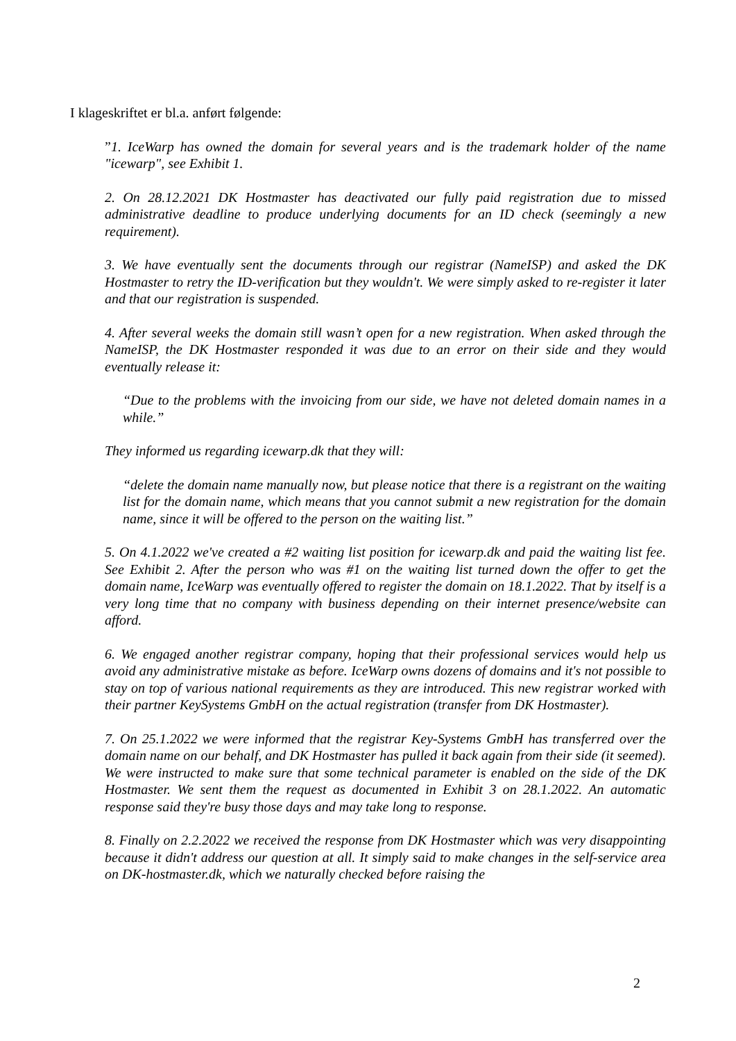I klageskriftet er bl.a. anført følgende:
”1. IceWarp has owned the domain for several years and is the trademark holder of the name "icewarp", see Exhibit 1.
2. On 28.12.2021 DK Hostmaster has deactivated our fully paid registration due to missed administrative deadline to produce underlying documents for an ID check (seemingly a new requirement).
3. We have eventually sent the documents through our registrar (NameISP) and asked the DK Hostmaster to retry the ID-verification but they wouldn't. We were simply asked to re-register it later and that our registration is suspended.
4. After several weeks the domain still wasn’t open for a new registration. When asked through the NameISP, the DK Hostmaster responded it was due to an error on their side and they would eventually release it:
“Due to the problems with the invoicing from our side, we have not deleted domain names in a while.”
They informed us regarding icewarp.dk that they will:
“delete the domain name manually now, but please notice that there is a registrant on the waiting list for the domain name, which means that you cannot submit a new registration for the domain name, since it will be offered to the person on the waiting list.”
5. On 4.1.2022 we've created a #2 waiting list position for icewarp.dk and paid the waiting list fee. See Exhibit 2. After the person who was #1 on the waiting list turned down the offer to get the domain name, IceWarp was eventually offered to register the domain on 18.1.2022. That by itself is a very long time that no company with business depending on their internet presence/website can afford.
6. We engaged another registrar company, hoping that their professional services would help us avoid any administrative mistake as before. IceWarp owns dozens of domains and it's not possible to stay on top of various national requirements as they are introduced. This new registrar worked with their partner KeySystems GmbH on the actual registration (transfer from DK Hostmaster).
7. On 25.1.2022 we were informed that the registrar Key-Systems GmbH has transferred over the domain name on our behalf, and DK Hostmaster has pulled it back again from their side (it seemed). We were instructed to make sure that some technical parameter is enabled on the side of the DK Hostmaster. We sent them the request as documented in Exhibit 3 on 28.1.2022. An automatic response said they're busy those days and may take long to response.
8. Finally on 2.2.2022 we received the response from DK Hostmaster which was very disappointing because it didn't address our question at all. It simply said to make changes in the self-service area on DK-hostmaster.dk, which we naturally checked before raising the
2